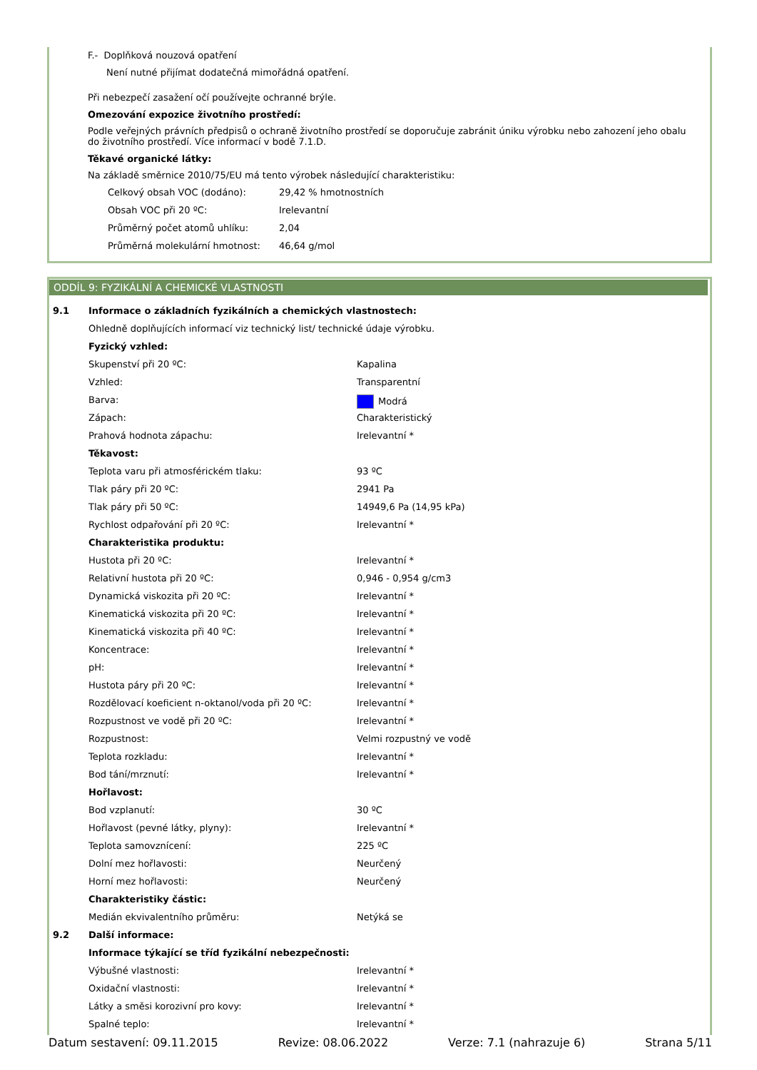F.- Doplňková nouzová opatření
Není nutné přijímat dodatečná mimořádná opatření.
Při nebezpečí zasažení očí používejte ochranné brýle.
Omezování expozice životního prostředí:
Podle veřejných právních předpisů o ochraně životního prostředí se doporučuje zabránit úniku výrobku nebo zahození jeho obalu do životního prostředí. Více informací v bodě 7.1.D.
Těkavé organické látky:
Na základě směrnice 2010/75/EU má tento výrobek následující charakteristiku:
| Celkový obsah VOC (dodáno): | 29,42 % hmotnostních |
| Obsah VOC při 20 ºC: | Irelevantní |
| Průměrný počet atomů uhlíku: | 2,04 |
| Průměrná molekulární hmotnost: | 46,64 g/mol |
ODDÍL 9: FYZIKÁLNÍ A CHEMICKÉ VLASTNOSTI
| 9.1 | Informace o základních fyzikálních a chemických vlastnostech: | |
| | Ohledně doplňujících informací viz technický list/ technické údaje výrobku. | |
| | Fyzický vzhled: | |
| | Skupenství při 20 ºC: | Kapalina |
| | Vzhled: | Transparentní |
| | Barva: | Modrá |
| | Zápach: | Charakteristický |
| | Prahová hodnota zápachu: | Irelevantní * |
| | Těkavost: | |
| | Teplota varu při atmosférickém tlaku: | 93 ºC |
| | Tlak páry při 20 ºC: | 2941 Pa |
| | Tlak páry při 50 ºC: | 14949,6 Pa (14,95 kPa) |
| | Rychlost odpařování při 20 ºC: | Irelevantní * |
| | Charakteristika produktu: | |
| | Hustota při 20 ºC: | Irelevantní * |
| | Relativní hustota při 20 ºC: | 0,946 - 0,954 g/cm3 |
| | Dynamická viskozita při 20 ºC: | Irelevantní * |
| | Kinematická viskozita při 20 ºC: | Irelevantní * |
| | Kinematická viskozita při 40 ºC: | Irelevantní * |
| | Koncentrace: | Irelevantní * |
| | pH: | Irelevantní * |
| | Hustota páry při 20 ºC: | Irelevantní * |
| | Rozdělovací koeficient n-oktanol/voda při 20 ºC: | Irelevantní * |
| | Rozpustnost ve vodě při 20 ºC: | Irelevantní * |
| | Rozpustnost: | Velmi rozpustný ve vodě |
| | Teplota rozkladu: | Irelevantní * |
| | Bod tání/mrznutí: | Irelevantní * |
| | Hořlavost: | |
| | Bod vzplanutí: | 30 ºC |
| | Hořlavost (pevné látky, plyny): | Irelevantní * |
| | Teplota samovznícení: | 225 ºC |
| | Dolní mez hořlavosti: | Neurčený |
| | Horní mez hořlavosti: | Neurčený |
| | Charakteristiky částic: | |
| | Medián ekvivalentního průměru: | Netýká se |
| 9.2 | Další informace: | |
| | Informace týkající se tříd fyzikální nebezpečnosti: | |
| | Výbušné vlastnosti: | Irelevantní * |
| | Oxidační vlastnosti: | Irelevantní * |
| | Látky a směsi korozivní pro kovy: | Irelevantní * |
| | Spalné teplo: | Irelevantní * |
Datum sestavení: 09.11.2015 Revize: 08.06.2022 Verze: 7.1 (nahrazuje 6) Strana 5/11